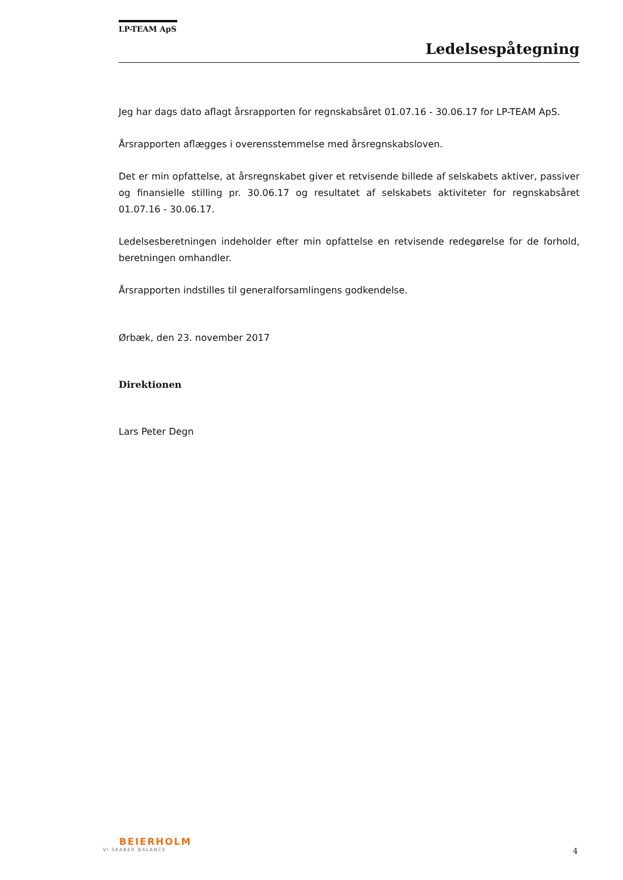LP-TEAM ApS
Ledelsespåtegning
Jeg har dags dato aflagt årsrapporten for regnskabsåret 01.07.16 - 30.06.17 for LP-TEAM ApS.
Årsrapporten aflægges i overensstemmelse med årsregnskabsloven.
Det er min opfattelse, at årsregnskabet giver et retvisende billede af selskabets aktiver, passiver og finansielle stilling pr. 30.06.17 og resultatet af selskabets aktiviteter for regnskabsåret 01.07.16 - 30.06.17.
Ledelsesberetningen indeholder efter min opfattelse en retvisende redegørelse for de forhold, beretningen omhandler.
Årsrapporten indstilles til generalforsamlingens godkendelse.
Ørbæk, den 23. november 2017
Direktionen
Lars Peter Degn
BEIERHOLM
VI SKABER BALANCE
4